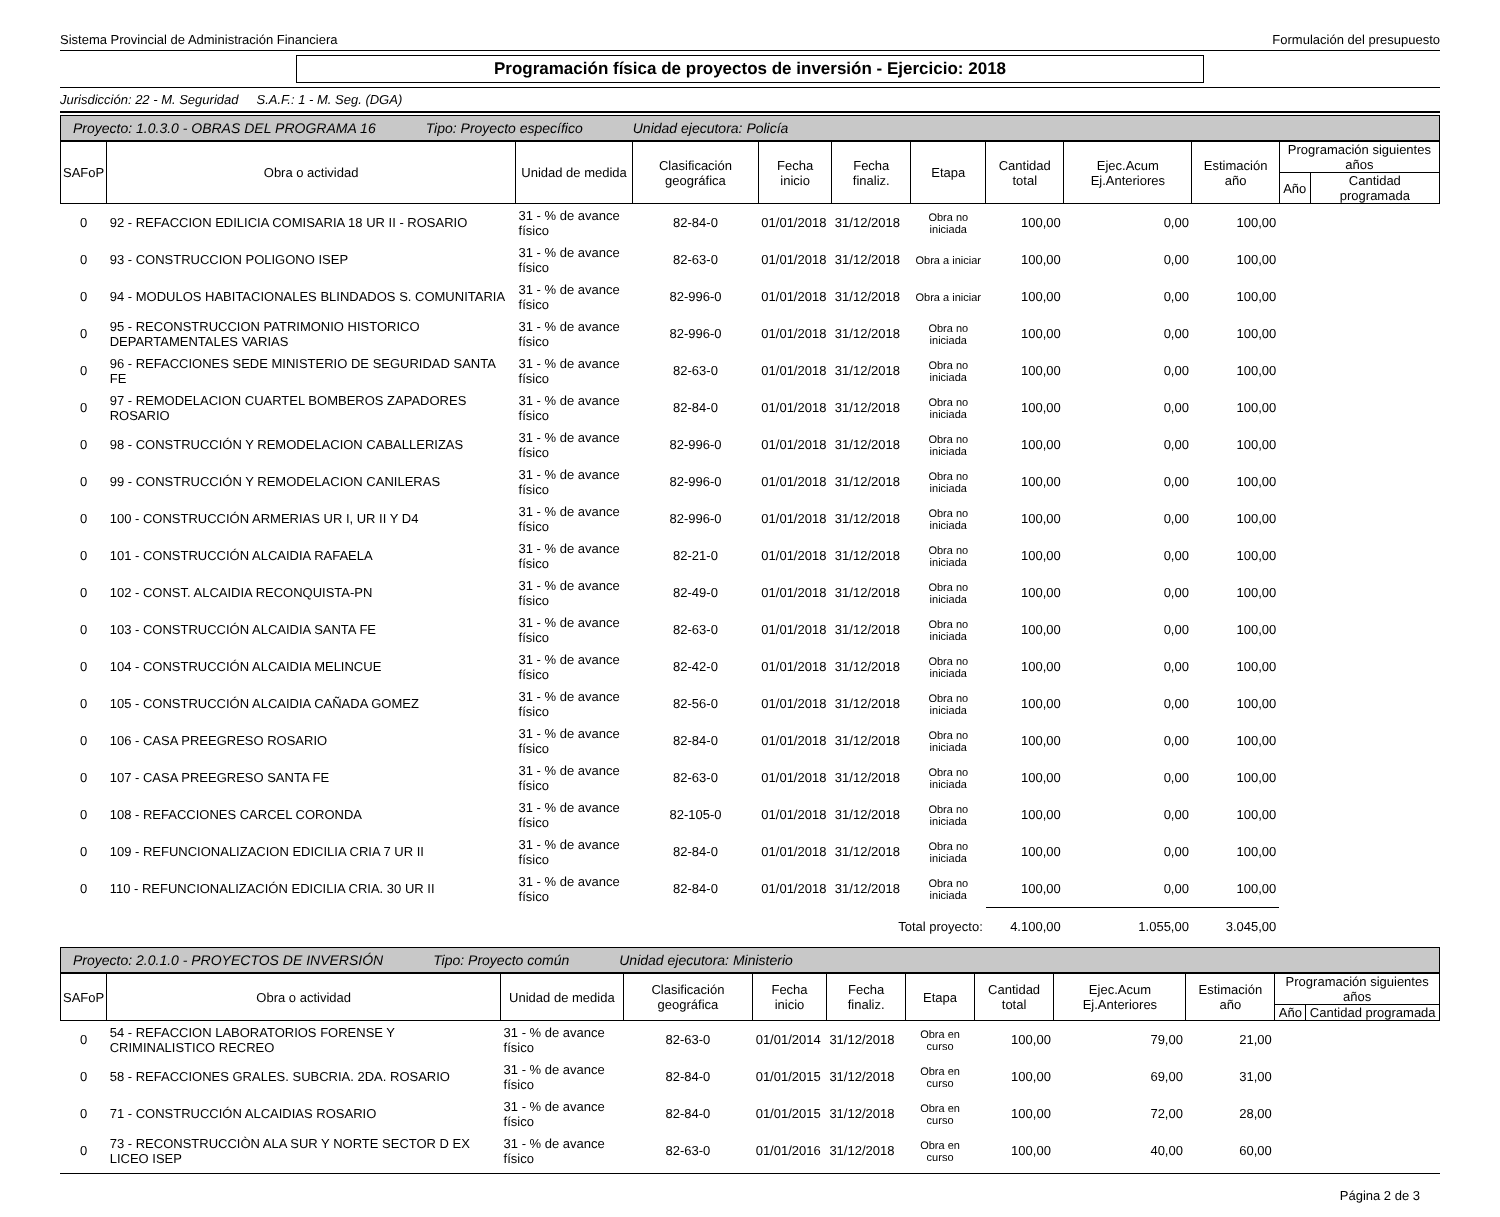Sistema Provincial de Administración Financiera Formulación del presupuesto
Programación física de proyectos de inversión - Ejercicio: 2018
Jurisdicción: 22 - M. Seguridad S.A.F.: 1 - M. Seg. (DGA)
Proyecto: 1.0.3.0 - OBRAS DEL PROGRAMA 16 Tipo: Proyecto específico Unidad ejecutora: Policía
| SAFoP | Obra o actividad | Unidad de medida | Clasificación geográfica | Fecha inicio | Fecha finaliz. | Etapa | Cantidad total | Ejec.Acum Ej.Anteriores | Estimación año | Programación siguientes años | |
| --- | --- | --- | --- | --- | --- | --- | --- | --- | --- | --- | --- |
| | | | | | | | | | | Año | Cantidad programada |
| 0 | 92 - REFACCION EDILICIA COMISARIA 18 UR II - ROSARIO | 31 - % de avance físico | 82-84-0 | 01/01/2018 | 31/12/2018 | Obra no iniciada | 100,00 | 0,00 | 100,00 | | |
| 0 | 93 - CONSTRUCCION POLIGONO ISEP | 31 - % de avance físico | 82-63-0 | 01/01/2018 | 31/12/2018 | Obra a iniciar | 100,00 | 0,00 | 100,00 | | |
| 0 | 94 - MODULOS HABITACIONALES BLINDADOS S. COMUNITARIA | 31 - % de avance físico | 82-996-0 | 01/01/2018 | 31/12/2018 | Obra a iniciar | 100,00 | 0,00 | 100,00 | | |
| 0 | 95 - RECONSTRUCCION PATRIMONIO HISTORICO DEPARTAMENTALES VARIAS | 31 - % de avance físico | 82-996-0 | 01/01/2018 | 31/12/2018 | Obra no iniciada | 100,00 | 0,00 | 100,00 | | |
| 0 | 96 - REFACCIONES SEDE MINISTERIO DE SEGURIDAD SANTA FE | 31 - % de avance físico | 82-63-0 | 01/01/2018 | 31/12/2018 | Obra no iniciada | 100,00 | 0,00 | 100,00 | | |
| 0 | 97 - REMODELACION CUARTEL BOMBEROS ZAPADORES ROSARIO | 31 - % de avance físico | 82-84-0 | 01/01/2018 | 31/12/2018 | Obra no iniciada | 100,00 | 0,00 | 100,00 | | |
| 0 | 98 - CONSTRUCCIÓN Y REMODELACION CABALLERIZAS | 31 - % de avance físico | 82-996-0 | 01/01/2018 | 31/12/2018 | Obra no iniciada | 100,00 | 0,00 | 100,00 | | |
| 0 | 99 - CONSTRUCCIÓN Y REMODELACION CANILERAS | 31 - % de avance físico | 82-996-0 | 01/01/2018 | 31/12/2018 | Obra no iniciada | 100,00 | 0,00 | 100,00 | | |
| 0 | 100 - CONSTRUCCIÓN ARMERIAS UR I, UR II Y D4 | 31 - % de avance físico | 82-996-0 | 01/01/2018 | 31/12/2018 | Obra no iniciada | 100,00 | 0,00 | 100,00 | | |
| 0 | 101 - CONSTRUCCIÓN ALCAIDIA RAFAELA | 31 - % de avance físico | 82-21-0 | 01/01/2018 | 31/12/2018 | Obra no iniciada | 100,00 | 0,00 | 100,00 | | |
| 0 | 102 - CONST. ALCAIDIA RECONQUISTA-PN | 31 - % de avance físico | 82-49-0 | 01/01/2018 | 31/12/2018 | Obra no iniciada | 100,00 | 0,00 | 100,00 | | |
| 0 | 103 - CONSTRUCCIÓN ALCAIDIA SANTA FE | 31 - % de avance físico | 82-63-0 | 01/01/2018 | 31/12/2018 | Obra no iniciada | 100,00 | 0,00 | 100,00 | | |
| 0 | 104 - CONSTRUCCIÓN ALCAIDIA MELINCUE | 31 - % de avance físico | 82-42-0 | 01/01/2018 | 31/12/2018 | Obra no iniciada | 100,00 | 0,00 | 100,00 | | |
| 0 | 105 - CONSTRUCCIÓN ALCAIDIA CAÑADA GOMEZ | 31 - % de avance físico | 82-56-0 | 01/01/2018 | 31/12/2018 | Obra no iniciada | 100,00 | 0,00 | 100,00 | | |
| 0 | 106 - CASA PREEGRESO ROSARIO | 31 - % de avance físico | 82-84-0 | 01/01/2018 | 31/12/2018 | Obra no iniciada | 100,00 | 0,00 | 100,00 | | |
| 0 | 107 - CASA PREEGRESO SANTA FE | 31 - % de avance físico | 82-63-0 | 01/01/2018 | 31/12/2018 | Obra no iniciada | 100,00 | 0,00 | 100,00 | | |
| 0 | 108 - REFACCIONES CARCEL CORONDA | 31 - % de avance físico | 82-105-0 | 01/01/2018 | 31/12/2018 | Obra no iniciada | 100,00 | 0,00 | 100,00 | | |
| 0 | 109 - REFUNCIONALIZACION EDICILIA CRIA 7 UR II | 31 - % de avance físico | 82-84-0 | 01/01/2018 | 31/12/2018 | Obra no iniciada | 100,00 | 0,00 | 100,00 | | |
| 0 | 110 - REFUNCIONALIZACIÓN EDICILIA CRIA. 30 UR II | 31 - % de avance físico | 82-84-0 | 01/01/2018 | 31/12/2018 | Obra no iniciada | 100,00 | 0,00 | 100,00 | | |
| Total proyecto: | | | | | | | 4.100,00 | 1.055,00 | 3.045,00 | | |
Proyecto: 2.0.1.0 - PROYECTOS DE INVERSIÓN Tipo: Proyecto común Unidad ejecutora: Ministerio
| SAFoP | Obra o actividad | Unidad de medida | Clasificación geográfica | Fecha inicio | Fecha finaliz. | Etapa | Cantidad total | Ejec.Acum Ej.Anteriores | Estimación año | Programación siguientes años | |
| --- | --- | --- | --- | --- | --- | --- | --- | --- | --- | --- | --- |
| | | | | | | | | | | Año | Cantidad programada |
| 0 | 54 - REFACCION LABORATORIOS FORENSE Y CRIMINALISTICO RECREO | 31 - % de avance físico | 82-63-0 | 01/01/2014 | 31/12/2018 | Obra en curso | 100,00 | 79,00 | 21,00 | | |
| 0 | 58 - REFACCIONES GRALES. SUBCRIA. 2DA. ROSARIO | 31 - % de avance físico | 82-84-0 | 01/01/2015 | 31/12/2018 | Obra en curso | 100,00 | 69,00 | 31,00 | | |
| 0 | 71 - CONSTRUCCIÓN ALCAIDIAS ROSARIO | 31 - % de avance físico | 82-84-0 | 01/01/2015 | 31/12/2018 | Obra en curso | 100,00 | 72,00 | 28,00 | | |
| 0 | 73 - RECONSTRUCCIÒN ALA SUR Y NORTE SECTOR D EX LICEO ISEP | 31 - % de avance físico | 82-63-0 | 01/01/2016 | 31/12/2018 | Obra en curso | 100,00 | 40,00 | 60,00 | | |
Página 2 de 3